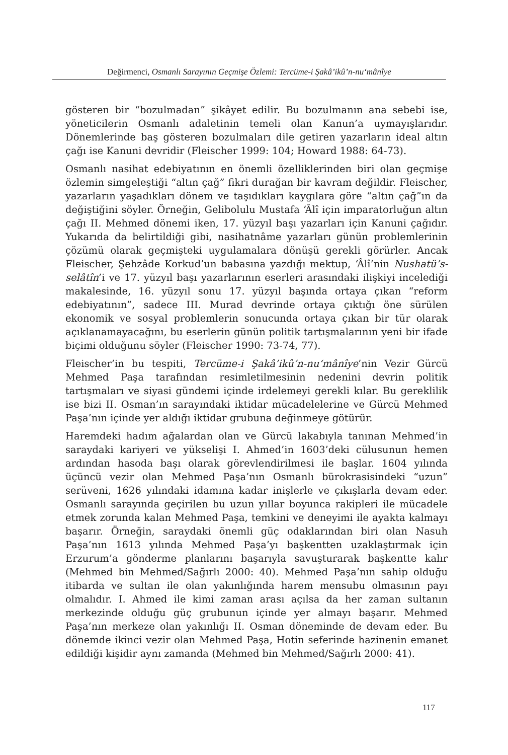Değirmenci, Osmanlı Sarayının Geçmişe Özlemi: Tercüme-i Şakâ’ikû’n-nu‘mânîye
gösteren bir “bozulmadan” şikâyet edilir. Bu bozulmanın ana sebebi ise, yöneticilerin Osmanlı adaletinin temeli olan Kanun’a uymayışlarıdır. Dönemlerinde baş gösteren bozulmaları dile getiren yazarların ideal altın çağı ise Kanuni devridir (Fleischer 1999: 104; Howard 1988: 64-73).
Osmanlı nasihat edebiyatının en önemli özelliklerinden biri olan geçmişe özlemin simgeleştiği “altın çağ” fikri durağan bir kavram değildir. Fleischer, yazarların yaşadıkları dönem ve taşıdıkları kaygılara göre “altın çağ”ın da değiştiğini söyler. Örneğin, Gelibolulu Mustafa ‘Âlî için imparatorluğun altın çağı II. Mehmed dönemi iken, 17. yüzyıl başı yazarları için Kanuni çağıdır. Yukarıda da belirtildiği gibi, nasihatnâme yazarları günün problemlerinin çözümü olarak geçmişteki uygulamalara dönüşü gerekli görürler. Ancak Fleischer, Şehzâde Korkud’un babasına yazdığı mektup, ‘Âlî’nin Nushatü’s-selâtîn’i ve 17. yüzyıl başı yazarlarının eserleri arasındaki ilişkiyi incelediği makalesinde, 16. yüzyıl sonu 17. yüzyıl başında ortaya çıkan “reform edebiyatının”, sadece III. Murad devrinde ortaya çıktığı öne sürülen ekonomik ve sosyal problemlerin sonucunda ortaya çıkan bir tür olarak açıklanamayacağını, bu eserlerin günün politik tartışmalarının yeni bir ifade biçimi olduğunu söyler (Fleischer 1990: 73-74, 77).
Fleischer’in bu tespiti, Tercüme-i Şakâ’ikû’n-nu‘mânîye’nin Vezir Gürcü Mehmed Paşa tarafından resimletilmesinin nedenini devrin politik tartışmaları ve siyasi gündemi içinde irdelemeyi gerekli kılar. Bu gereklilik ise bizi II. Osman’ın sarayındaki iktidar mücadelelerine ve Gürcü Mehmed Paşa’nın içinde yer aldığı iktidar grubuna değinmeye götürür.
Haremdeki hadım ağalardan olan ve Gürcü lakabıyla tanınan Mehmed’in saraydaki kariyeri ve yükselişi I. Ahmed’in 1603’deki cülusunun hemen ardından hasoda başı olarak görevlendirilmesi ile başlar. 1604 yılında üçüncü vezir olan Mehmed Paşa’nın Osmanlı bürokrasisindeki “uzun” serüveni, 1626 yılındaki idamına kadar inişlerle ve çıkışlarla devam eder. Osmanlı sarayında geçirilen bu uzun yıllar boyunca rakipleri ile mücadele etmek zorunda kalan Mehmed Paşa, temkini ve deneyimi ile ayakta kalmayı başarır. Örneğin, saraydaki önemli güç odaklarından biri olan Nasuh Paşa’nın 1613 yılında Mehmed Paşa’yı başkentten uzaklaştırmak için Erzurum’a gönderme planlarını başarıyla savuşturarak başkentte kalır (Mehmed bin Mehmed/Sağırlı 2000: 40). Mehmed Paşa’nın sahip olduğu itibarda ve sultan ile olan yakınlığında harem mensubu olmasının payı olmalıdır. I. Ahmed ile kimi zaman arası açılsa da her zaman sultanın merkezinde olduğu güç grubunun içinde yer almayı başarır. Mehmed Paşa’nın merkeze olan yakınlığı II. Osman döneminde de devam eder. Bu dönemde ikinci vezir olan Mehmed Paşa, Hotin seferinde hazinenin emanet edildiği kişidir aynı zamanda (Mehmed bin Mehmed/Sağırlı 2000: 41).
117